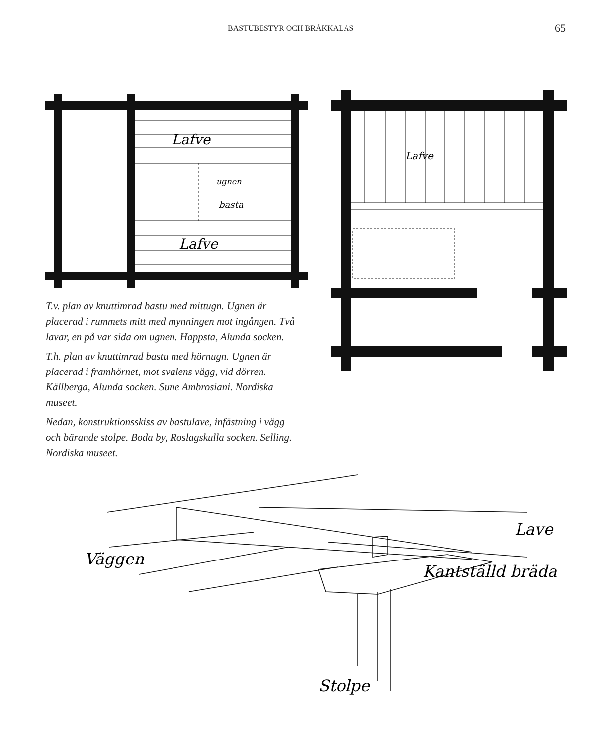BASTUBESTYR OCH BRÅKKALAS 65
Lafve
ugnen
basta
Lafve
Lafve
T.v. plan av knuttimrad bastu med mittugn. Ugnen är placerad i rummets mitt med mynningen mot ingången. Två lavar, en på var sida om ugnen. Happsta, Alunda socken.
T.h. plan av knuttimrad bastu med hörnugn. Ugnen är placerad i framhörnet, mot svalens vägg, vid dörren. Källberga, Alunda socken. Sune Ambrosiani. Nordiska museet.
Nedan, konstruktionsskiss av bastulave, infästning i vägg och bärande stolpe. Boda by, Roslagskulla socken. Selling. Nordiska museet.
Lave
Väggen
Kantställd bräda
Stolpe